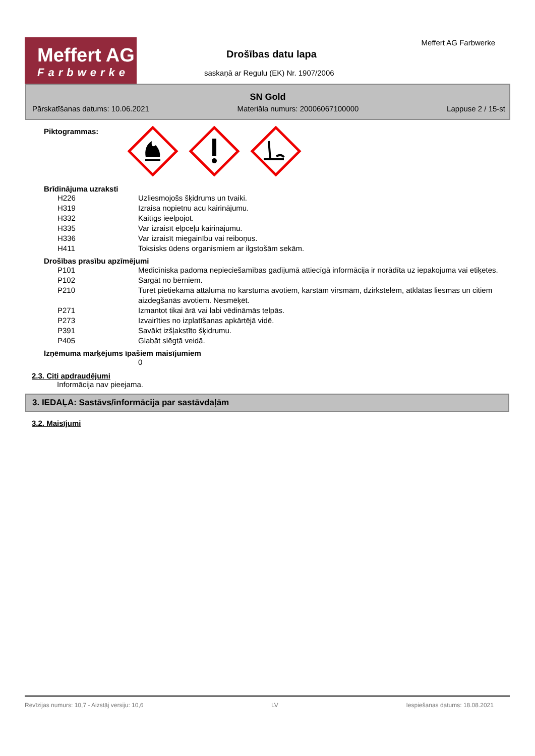Meffert AG
Farbwerke
Drošības datu lapa
saskaņā ar Regulu (EK) Nr. 1907/2006
Meffert AG Farbwerke
SN Gold
Pārskatīšanas datums: 10.06.2021 Materiāla numurs: 20006067100000 Lappuse 2 / 15-st
Piktogrammas:
Brīdinājuma uzraksti
H226 Uzliesmojošs šķidrums un tvaiki.
H319 Izraisa nopietnu acu kairinājumu.
H332 Kaitīgs ieelpojot.
H335 Var izraisīt elpceļu kairinājumu.
H336 Var izraisīt miegainību vai reiboņus.
H411 Toksisks ūdens organismiem ar ilgstošām sekām.
Drošības prasību apzīmējumi
P101 Medicīniska padoma nepieciešamības gadījumā attiecīgā informācija ir norādīta uz iepakojuma vai etiķetes.
P102 Sargāt no bērniem.
P210 Turēt pietiekamā attālumā no karstuma avotiem, karstām virsmām, dzirkstelēm, atklātas liesmas un citiem aizdegšanās avotiem. Nesmēķēt.
P271 Izmantot tikai ārā vai labi vēdināmās telpās.
P273 Izvairīties no izplatīšanas apkārtējā vidē.
P391 Savākt izšļakstīto šķidrumu.
P405 Glabāt slēgtā veidā.
Izņēmuma marķējums īpašiem maisījumiem
0
2.3. Citi apdraudējumi
Informācija nav pieejama.
3. IEDAĻA: Sastāvs/informācija par sastāvdaļām
3.2. Maisījumi
Revīzijas numurs: 10,7 - Aizstāj versiju: 10,6 LV Iespiešanas datums: 18.08.2021